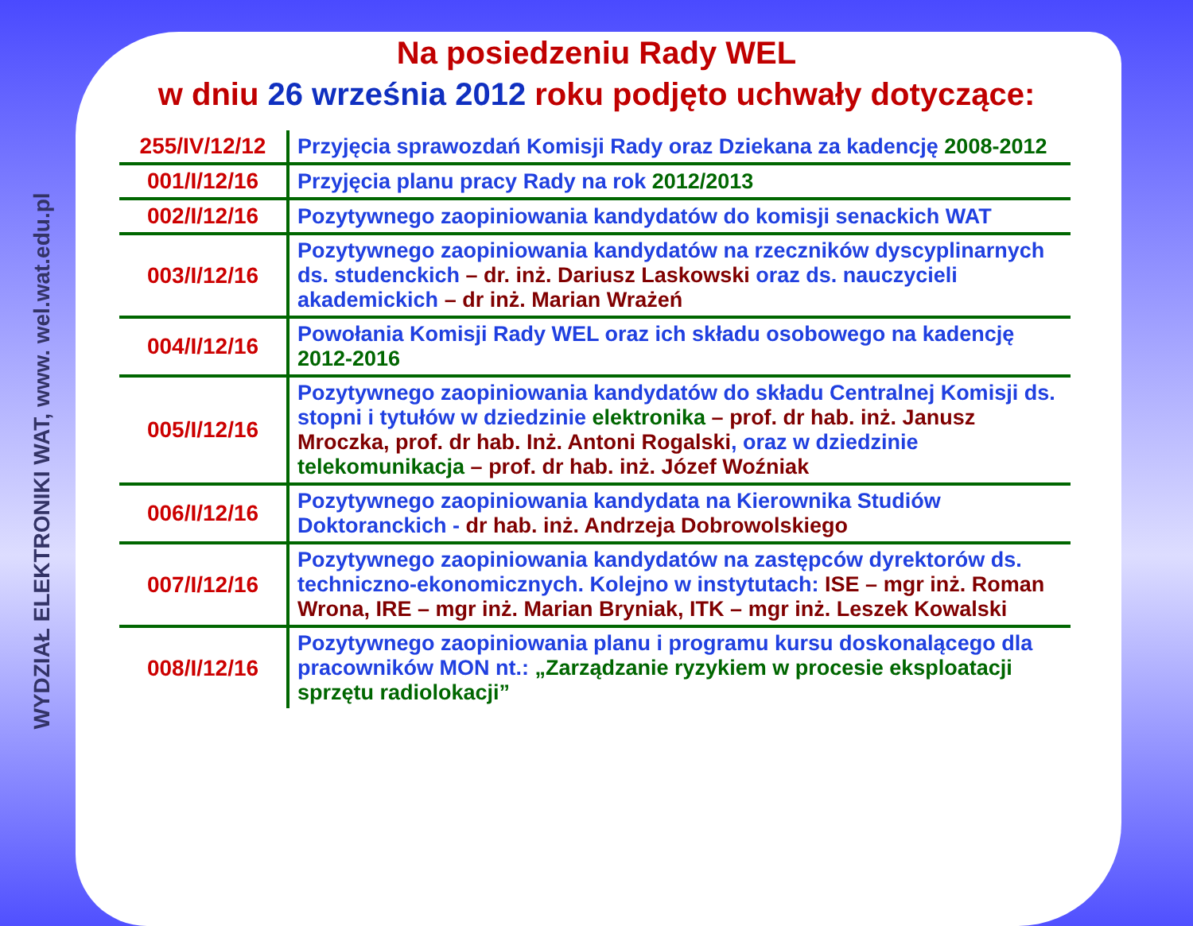WYDZIAŁ ELEKTRONIKI WAT, www. wel.wat.edu.pl
Na posiedzeniu Rady WEL
w dniu 26 września 2012 roku podjęto uchwały dotyczące:
| 255/IV/12/12 | Przyjęcia sprawozdań Komisji Rady oraz Dziekana za kadencję 2008-2012 |
| 001/I/12/16 | Przyjęcia planu pracy Rady na rok 2012/2013 |
| 002/I/12/16 | Pozytywnego zaopiniowania kandydatów do komisji senackich WAT |
| 003/I/12/16 | Pozytywnego zaopiniowania kandydatów na rzeczników dyscyplinarnych ds. studenckich – dr. inż. Dariusz Laskowski oraz ds. nauczycieli akademickich – dr inż. Marian Wrażeń |
| 004/I/12/16 | Powołania Komisji Rady WEL oraz ich składu osobowego na kadencję 2012-2016 |
| 005/I/12/16 | Pozytywnego zaopiniowania kandydatów do składu Centralnej Komisji ds. stopni i tytułów w dziedzinie elektronika – prof. dr hab. inż. Janusz Mroczka, prof. dr hab. Inż. Antoni Rogalski , oraz w dziedzinie telekomunikacja – prof. dr hab. inż. Józef Woźniak |
| 006/I/12/16 | Pozytywnego zaopiniowania kandydata na Kierownika Studiów Doktoranckich - dr hab. inż. Andrzeja Dobrowolskiego |
| 007/I/12/16 | Pozytywnego zaopiniowania kandydatów na zastępców dyrektorów ds. techniczno-ekonomicznych. Kolejno w instytutach: ISE – mgr inż. Roman Wrona, IRE – mgr inż. Marian Bryniak, ITK – mgr inż. Leszek Kowalski |
| 008/I/12/16 | Pozytywnego zaopiniowania planu i programu kursu doskonalącego dla pracowników MON nt.: „Zarządzanie ryzykiem w procesie eksploatacji sprzętu radiolokacji” |